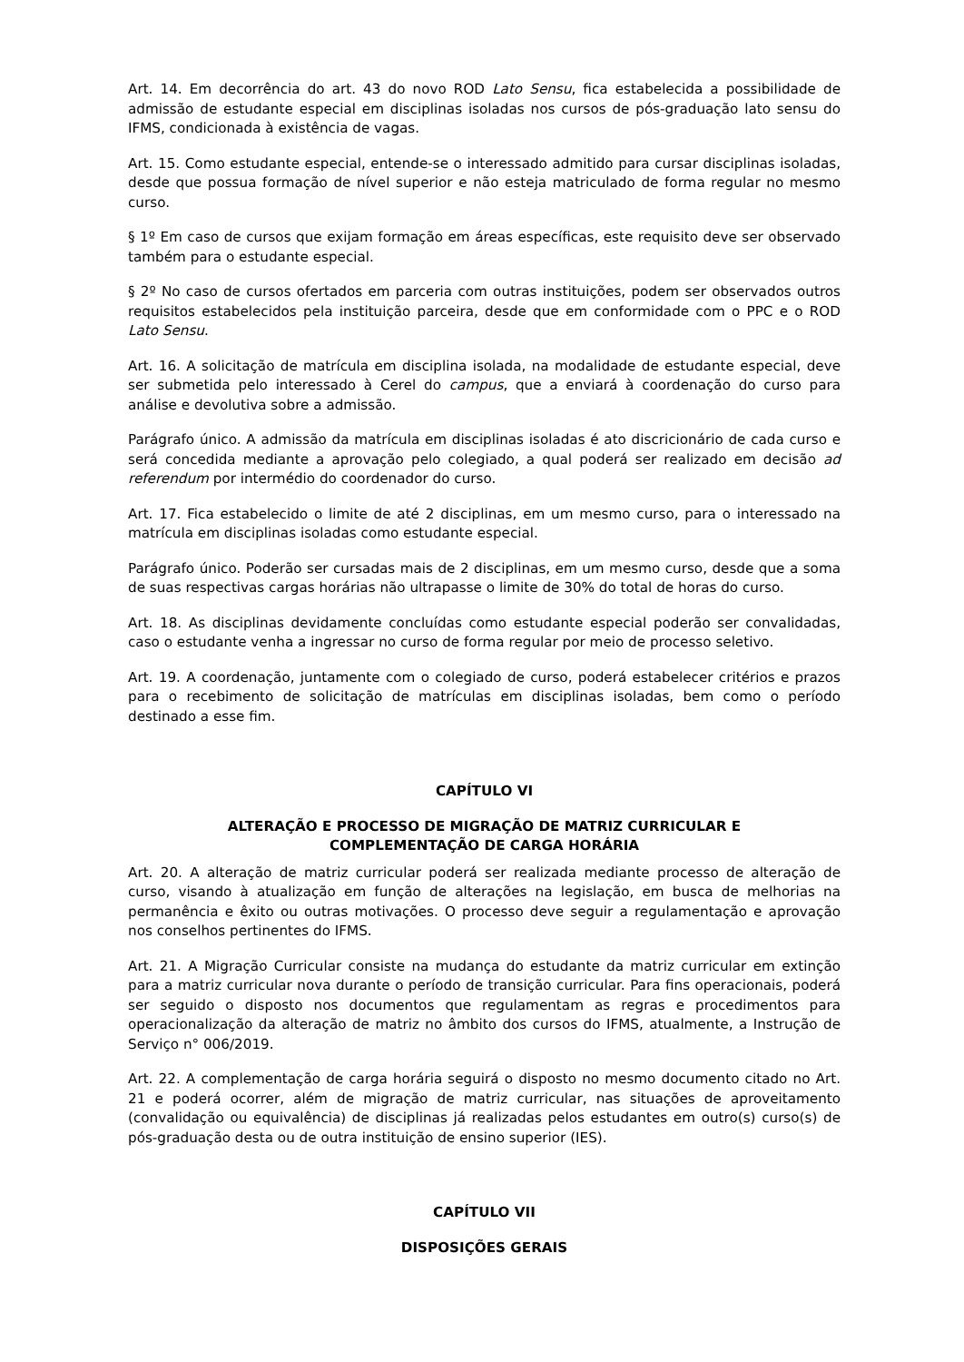Art. 14. Em decorrência do art. 43 do novo ROD Lato Sensu, fica estabelecida a possibilidade de admissão de estudante especial em disciplinas isoladas nos cursos de pós-graduação lato sensu do IFMS, condicionada à existência de vagas.
Art. 15. Como estudante especial, entende-se o interessado admitido para cursar disciplinas isoladas, desde que possua formação de nível superior e não esteja matriculado de forma regular no mesmo curso.
§ 1º Em caso de cursos que exijam formação em áreas específicas, este requisito deve ser observado também para o estudante especial.
§ 2º No caso de cursos ofertados em parceria com outras instituições, podem ser observados outros requisitos estabelecidos pela instituição parceira, desde que em conformidade com o PPC e o ROD Lato Sensu.
Art. 16. A solicitação de matrícula em disciplina isolada, na modalidade de estudante especial, deve ser submetida pelo interessado à Cerel do campus, que a enviará à coordenação do curso para análise e devolutiva sobre a admissão.
Parágrafo único. A admissão da matrícula em disciplinas isoladas é ato discricionário de cada curso e será concedida mediante a aprovação pelo colegiado, a qual poderá ser realizado em decisão ad referendum por intermédio do coordenador do curso.
Art. 17. Fica estabelecido o limite de até 2 disciplinas, em um mesmo curso, para o interessado na matrícula em disciplinas isoladas como estudante especial.
Parágrafo único. Poderão ser cursadas mais de 2 disciplinas, em um mesmo curso, desde que a soma de suas respectivas cargas horárias não ultrapasse o limite de 30% do total de horas do curso.
Art. 18. As disciplinas devidamente concluídas como estudante especial poderão ser convalidadas, caso o estudante venha a ingressar no curso de forma regular por meio de processo seletivo.
Art. 19. A coordenação, juntamente com o colegiado de curso, poderá estabelecer critérios e prazos para o recebimento de solicitação de matrículas em disciplinas isoladas, bem como o período destinado a esse fim.
CAPÍTULO VI
ALTERAÇÃO E PROCESSO DE MIGRAÇÃO DE MATRIZ CURRICULAR E
COMPLEMENTAÇÃO DE CARGA HORÁRIA
Art. 20. A alteração de matriz curricular poderá ser realizada mediante processo de alteração de curso, visando à atualização em função de alterações na legislação, em busca de melhorias na permanência e êxito ou outras motivações. O processo deve seguir a regulamentação e aprovação nos conselhos pertinentes do IFMS.
Art. 21. A Migração Curricular consiste na mudança do estudante da matriz curricular em extinção para a matriz curricular nova durante o período de transição curricular. Para fins operacionais, poderá ser seguido o disposto nos documentos que regulamentam as regras e procedimentos para operacionalização da alteração de matriz no âmbito dos cursos do IFMS, atualmente, a Instrução de Serviço n° 006/2019.
Art. 22. A complementação de carga horária seguirá o disposto no mesmo documento citado no Art. 21 e poderá ocorrer, além de migração de matriz curricular, nas situações de aproveitamento (convalidação ou equivalência) de disciplinas já realizadas pelos estudantes em outro(s) curso(s) de pós-graduação desta ou de outra instituição de ensino superior (IES).
CAPÍTULO VII
DISPOSIÇÕES GERAIS